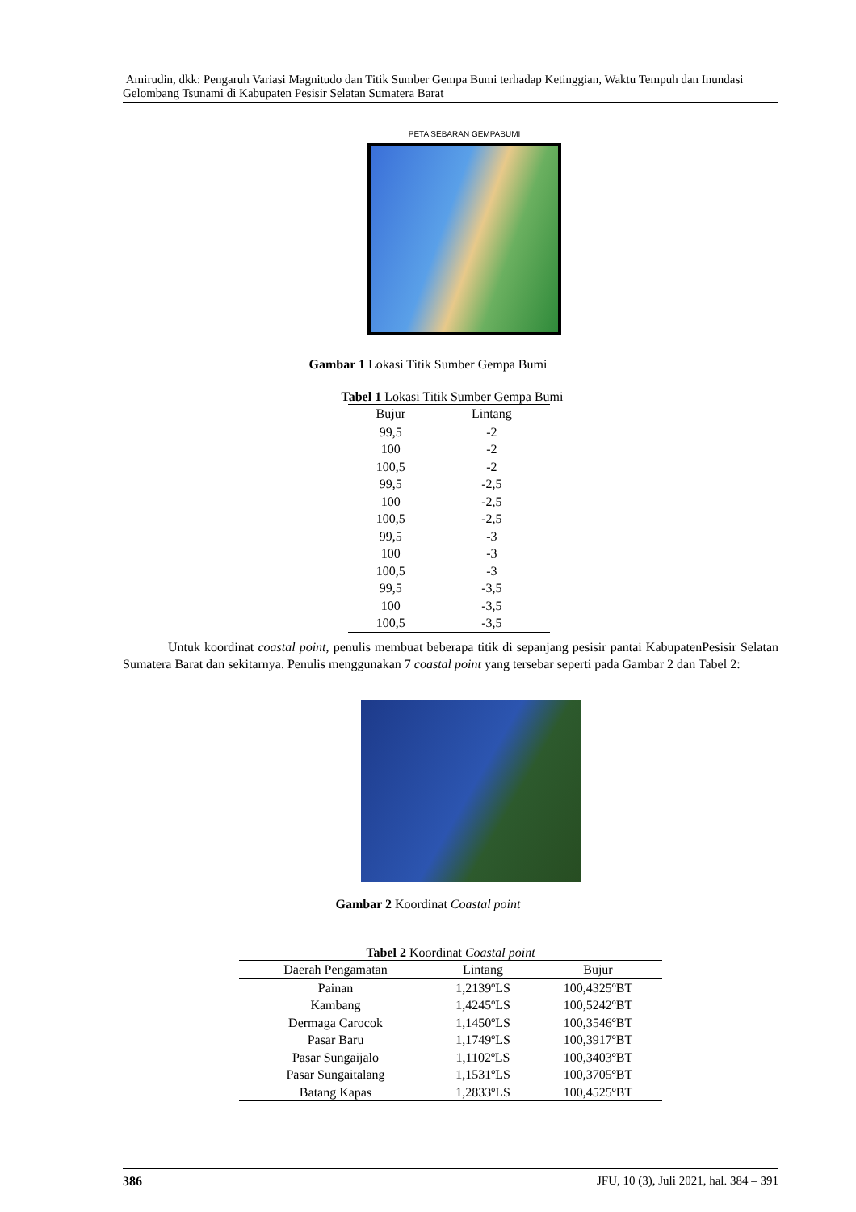Amirudin, dkk: Pengaruh Variasi Magnitudo dan Titik Sumber Gempa Bumi terhadap Ketinggian, Waktu Tempuh dan Inundasi Gelombang Tsunami di Kabupaten Pesisir Selatan Sumatera Barat
PETA SEBARAN GEMPABUMI
Gambar 1 Lokasi Titik Sumber Gempa Bumi
Tabel 1 Lokasi Titik Sumber Gempa Bumi
| Bujur | Lintang |
| --- | --- |
| 99,5 | -2 |
| 100 | -2 |
| 100,5 | -2 |
| 99,5 | -2,5 |
| 100 | -2,5 |
| 100,5 | -2,5 |
| 99,5 | -3 |
| 100 | -3 |
| 100,5 | -3 |
| 99,5 | -3,5 |
| 100 | -3,5 |
| 100,5 | -3,5 |
Untuk koordinat coastal point, penulis membuat beberapa titik di sepanjang pesisir pantai KabupatenPesisir Selatan Sumatera Barat dan sekitarnya. Penulis menggunakan 7 coastal point yang tersebar seperti pada Gambar 2 dan Tabel 2:
Gambar 2 Koordinat Coastal point
Tabel 2 Koordinat Coastal point
| Daerah Pengamatan | Lintang | Bujur |
| --- | --- | --- |
| Painan | 1,2139ºLS | 100,4325ºBT |
| Kambang | 1,4245ºLS | 100,5242ºBT |
| Dermaga Carocok | 1,1450ºLS | 100,3546ºBT |
| Pasar Baru | 1,1749ºLS | 100,3917ºBT |
| Pasar Sungaijalo | 1,1102ºLS | 100,3403ºBT |
| Pasar Sungaitalang | 1,1531ºLS | 100,3705ºBT |
| Batang Kapas | 1,2833ºLS | 100,4525ºBT |
386 JFU, 10 (3), Juli 2021, hal. 384 – 391